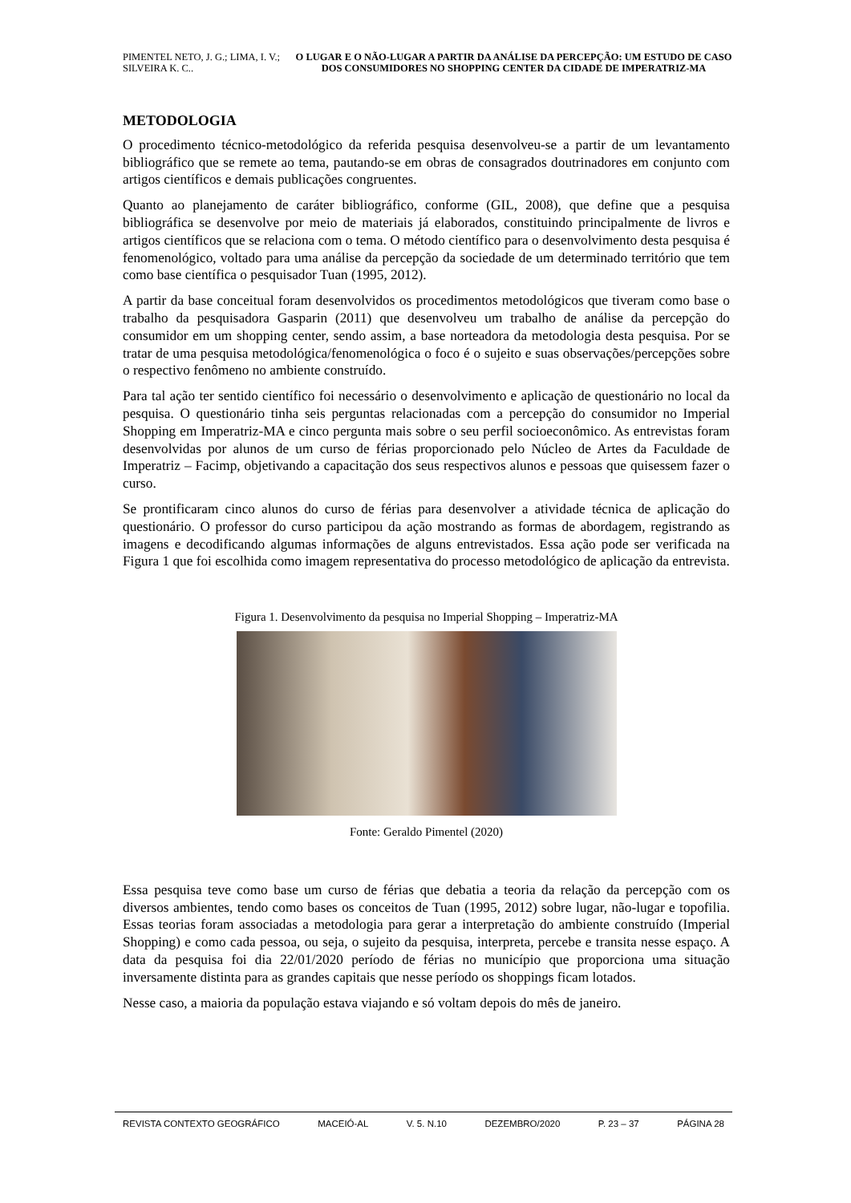PIMENTEL NETO, J. G.; LIMA, I. V.; SILVEIRA K. C..
O LUGAR E O NÃO-LUGAR A PARTIR DA ANÁLISE DA PERCEPÇÃO: UM ESTUDO DE CASO DOS CONSUMIDORES NO SHOPPING CENTER DA CIDADE DE IMPERATRIZ-MA
METODOLOGIA
O procedimento técnico-metodológico da referida pesquisa desenvolveu-se a partir de um levantamento bibliográfico que se remete ao tema, pautando-se em obras de consagrados doutrinadores em conjunto com artigos científicos e demais publicações congruentes.
Quanto ao planejamento de caráter bibliográfico, conforme (GIL, 2008), que define que a pesquisa bibliográfica se desenvolve por meio de materiais já elaborados, constituindo principalmente de livros e artigos científicos que se relaciona com o tema. O método científico para o desenvolvimento desta pesquisa é fenomenológico, voltado para uma análise da percepção da sociedade de um determinado território que tem como base científica o pesquisador Tuan (1995, 2012).
A partir da base conceitual foram desenvolvidos os procedimentos metodológicos que tiveram como base o trabalho da pesquisadora Gasparin (2011) que desenvolveu um trabalho de análise da percepção do consumidor em um shopping center, sendo assim, a base norteadora da metodologia desta pesquisa. Por se tratar de uma pesquisa metodológica/fenomenológica o foco é o sujeito e suas observações/percepções sobre o respectivo fenômeno no ambiente construído.
Para tal ação ter sentido científico foi necessário o desenvolvimento e aplicação de questionário no local da pesquisa. O questionário tinha seis perguntas relacionadas com a percepção do consumidor no Imperial Shopping em Imperatriz-MA e cinco pergunta mais sobre o seu perfil socioeconômico. As entrevistas foram desenvolvidas por alunos de um curso de férias proporcionado pelo Núcleo de Artes da Faculdade de Imperatriz – Facimp, objetivando a capacitação dos seus respectivos alunos e pessoas que quisessem fazer o curso.
Se prontificaram cinco alunos do curso de férias para desenvolver a atividade técnica de aplicação do questionário. O professor do curso participou da ação mostrando as formas de abordagem, registrando as imagens e decodificando algumas informações de alguns entrevistados. Essa ação pode ser verificada na Figura 1 que foi escolhida como imagem representativa do processo metodológico de aplicação da entrevista.
Figura 1. Desenvolvimento da pesquisa no Imperial Shopping – Imperatriz-MA
Fonte: Geraldo Pimentel (2020)
Essa pesquisa teve como base um curso de férias que debatia a teoria da relação da percepção com os diversos ambientes, tendo como bases os conceitos de Tuan (1995, 2012) sobre lugar, não-lugar e topofilia. Essas teorias foram associadas a metodologia para gerar a interpretação do ambiente construído (Imperial Shopping) e como cada pessoa, ou seja, o sujeito da pesquisa, interpreta, percebe e transita nesse espaço. A data da pesquisa foi dia 22/01/2020 período de férias no município que proporciona uma situação inversamente distinta para as grandes capitais que nesse período os shoppings ficam lotados.
Nesse caso, a maioria da população estava viajando e só voltam depois do mês de janeiro.
REVISTA CONTEXTO GEOGRÁFICO MACEIÓ-AL V. 5. N.10 DEZEMBRO/2020 P. 23 – 37 PÁGINA 28